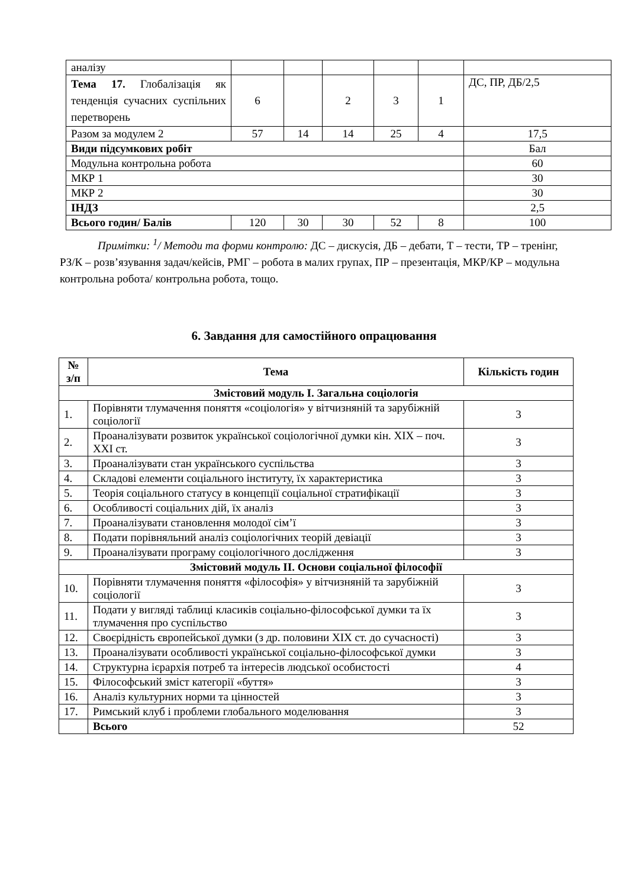| аналізу | | | | | | |
| Тема 17. Глобалізація як тенденція сучасних суспільних перетворень | 6 | | 2 | 3 | 1 | ДС, ПР, ДБ/2,5 |
| Разом за модулем 2 | 57 | 14 | 14 | 25 | 4 | 17,5 |
| Види підсумкових робіт | | | | | | Бал |
| Модульна контрольна робота | | | | | | 60 |
| МКР 1 | | | | | | 30 |
| МКР 2 | | | | | | 30 |
| ІНДЗ | | | | | | 2,5 |
| Всього годин/ Балів | 120 | 30 | 30 | 52 | 8 | 100 |
Примітки: <sup>1</sup>/ Методи та форми контролю: ДС – дискусія, ДБ – дебати, Т – тести, ТР – тренінг, РЗ/К – розв’язування задач/кейсів, РМГ – робота в малих групах, ПР – презентація, МКР/КР – модульна контрольна робота/ контрольна робота, тощо.
6. Завдання для самостійного опрацювання
| № з/п | Тема | Кількість годин |
| --- | --- | --- |
| Змістовий модуль І. Загальна соціологія | | |
| 1. | Порівняти тлумачення поняття «соціологія» у вітчизняній та зарубіжній соціології | 3 |
| 2. | Проаналізувати розвиток української соціологічної думки кін. XIX – поч. XXI ст. | 3 |
| 3. | Проаналізувати стан українського суспільства | 3 |
| 4. | Складові елементи соціального інституту, їх характеристика | 3 |
| 5. | Теорія соціального статусу в концепції соціальної стратифікації | 3 |
| 6. | Особливості соціальних дій, їх аналіз | 3 |
| 7. | Проаналізувати становлення молодої сім’ї | 3 |
| 8. | Подати порівняльний аналіз соціологічних теорій девіації | 3 |
| 9. | Проаналізувати програму соціологічного дослідження | 3 |
| Змістовий модуль ІІ. Основи соціальної філософії | | |
| 10. | Порівняти тлумачення поняття «філософія» у вітчизняній та зарубіжній соціології | 3 |
| 11. | Подати у вигляді таблиці класиків соціально-філософської думки та їх тлумачення про суспільство | 3 |
| 12. | Своєрідність європейської думки (з др. половини XIX ст. до сучасності) | 3 |
| 13. | Проаналізувати особливості української соціально-філософської думки | 3 |
| 14. | Структурна ієрархія потреб та інтересів людської особистості | 4 |
| 15. | Філософський зміст категорії «буття» | 3 |
| 16. | Аналіз культурних норми та цінностей | 3 |
| 17. | Римський клуб і проблеми глобального моделювання | 3 |
| | Всього | 52 |